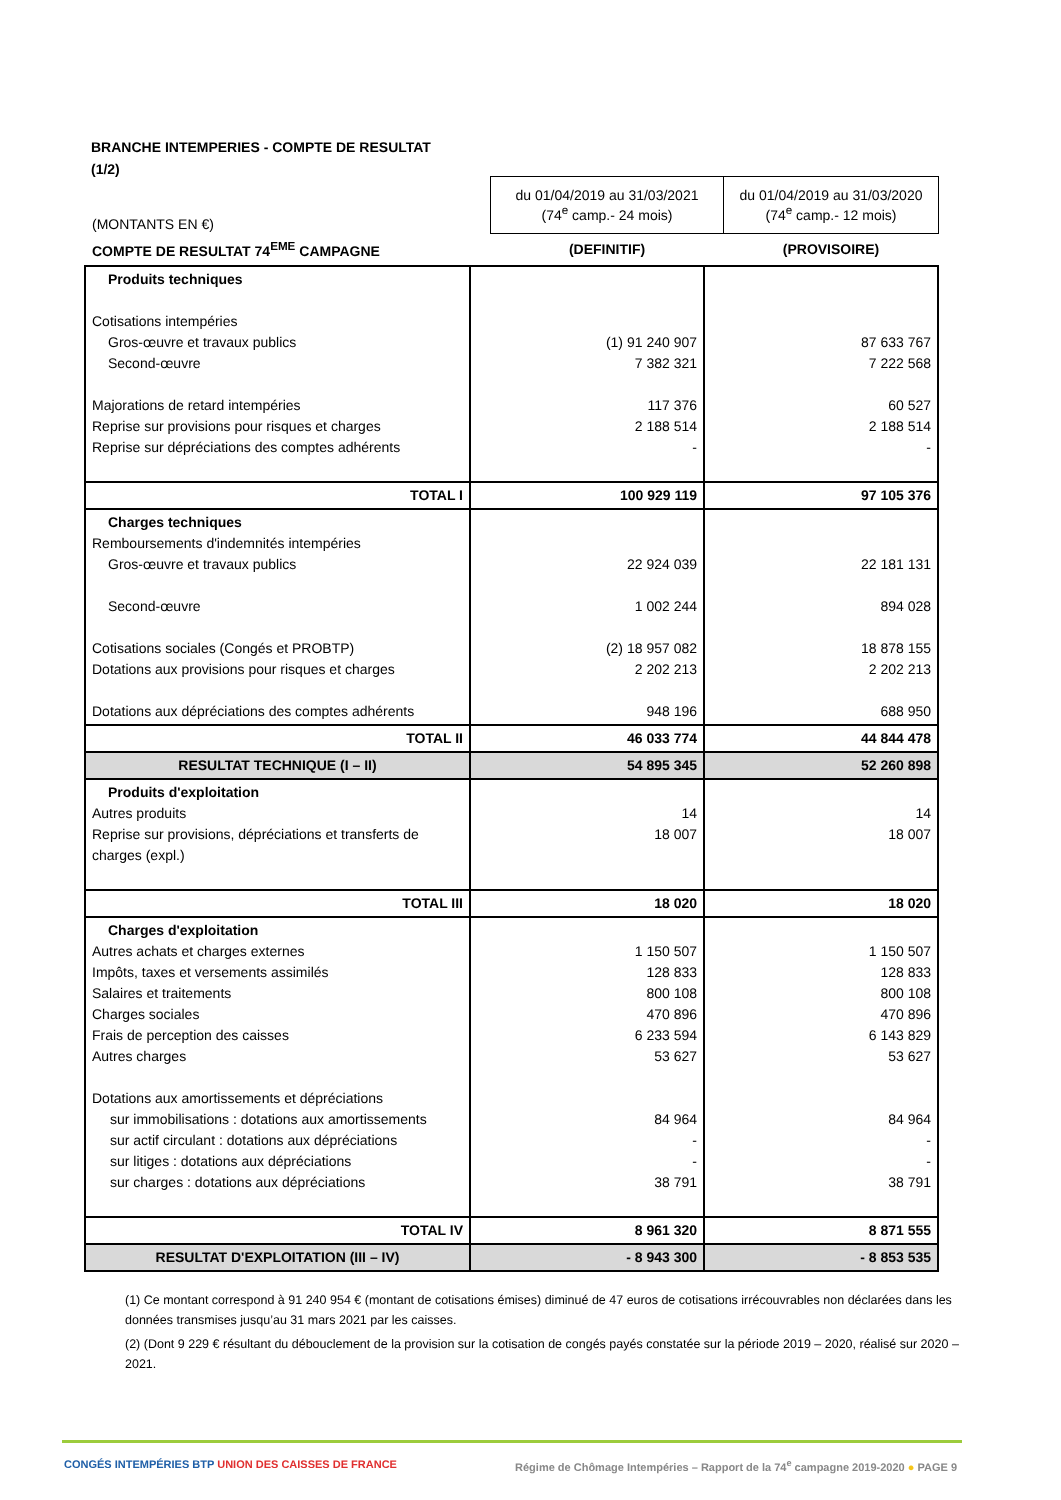BRANCHE INTEMPERIES - COMPTE DE RESULTAT
(1/2)
| (MONTANTS EN €) | du 01/04/2019 au 31/03/2021 (74<sup>e</sup> camp.- 24 mois) | du 01/04/2019 au 31/03/2020 (74<sup>e</sup> camp.- 12 mois) |
| COMPTE DE RESULTAT 74<sup>EME</sup> CAMPAGNE | (DEFINITIF) | (PROVISOIRE) |
| Produits techniques Cotisations intempéries Gros-œuvre et travaux publics Second-œuvre Majorations de retard intempéries Reprise sur provisions pour risques et charges Reprise sur dépréciations des comptes adhérents | (1) 91 240 907 7 382 321 117 376 2 188 514 - | 87 633 767 7 222 568 60 527 2 188 514 - |
| TOTAL I | 100 929 119 | 97 105 376 |
| Charges techniques Remboursements d'indemnités intempéries Gros-œuvre et travaux publics Second-œuvre Cotisations sociales (Congés et PROBTP) Dotations aux provisions pour risques et charges Dotations aux dépréciations des comptes adhérents | 22 924 039 1 002 244 (2) 18 957 082 2 202 213 948 196 | 22 181 131 894 028 18 878 155 2 202 213 688 950 |
| TOTAL II | 46 033 774 | 44 844 478 |
| RESULTAT TECHNIQUE (I – II) | 54 895 345 | 52 260 898 |
| Produits d'exploitation Autres produits Reprise sur provisions, dépréciations et transferts de charges (expl.) | 14 18 007 | 14 18 007 |
| TOTAL III | 18 020 | 18 020 |
| Charges d'exploitation Autres achats et charges externes Impôts, taxes et versements assimilés Salaires et traitements Charges sociales Frais de perception des caisses Autres charges Dotations aux amortissements et dépréciations sur immobilisations : dotations aux amortissements sur actif circulant : dotations aux dépréciations sur litiges : dotations aux dépréciations sur charges : dotations aux dépréciations | 1 150 507 128 833 800 108 470 896 6 233 594 53 627 84 964 - - 38 791 | 1 150 507 128 833 800 108 470 896 6 143 829 53 627 84 964 - - 38 791 |
| TOTAL IV | 8 961 320 | 8 871 555 |
| RESULTAT D'EXPLOITATION (III – IV) | - 8 943 300 | - 8 853 535 |
(1) Ce montant correspond à 91 240 954 € (montant de cotisations émises) diminué de 47 euros de cotisations irrécouvrables non déclarées dans les données transmises jusqu’au 31 mars 2021 par les caisses.
(2) (Dont 9 229 € résultant du débouclement de la provision sur la cotisation de congés payés constatée sur la période 2019 – 2020, réalisé sur 2020 – 2021.
CONGÉS INTEMPÉRIES BTP UNION DES CAISSES DE FRANCE
Régime de Chômage Intempéries – Rapport de la 74<sup>e</sup> campagne 2019-2020 ● PAGE 9